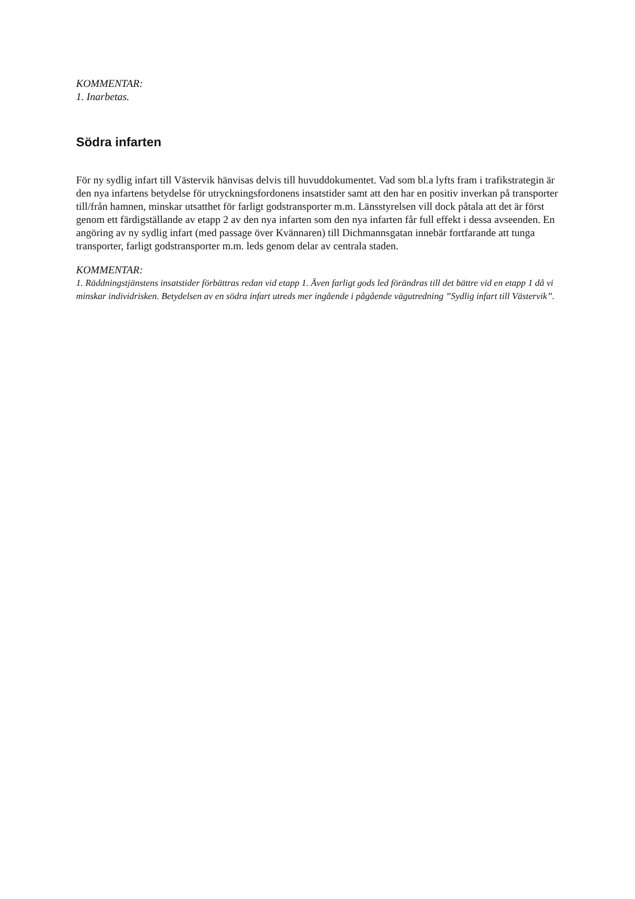KOMMENTAR:
1. Inarbetas.
Södra infarten
För ny sydlig infart till Västervik hänvisas delvis till huvuddokumentet. Vad som bl.a lyfts fram i trafikstrategin är den nya infartens betydelse för utryckningsfordonens insatstider samt att den har en positiv inverkan på transporter till/från hamnen, minskar utsatthet för farligt godstransporter m.m. Länsstyrelsen vill dock påtala att det är först genom ett färdigställande av etapp 2 av den nya infarten som den nya infarten får full effekt i dessa avseenden. En angöring av ny sydlig infart (med passage över Kvännaren) till Dichmannsgatan innebär fortfarande att tunga transporter, farligt godstransporter m.m. leds genom delar av centrala staden.
KOMMENTAR:
1. Räddningstjänstens insatstider förbättras redan vid etapp 1. Även farligt gods led förändras till det bättre vid en etapp 1 då vi minskar individrisken. Betydelsen av en södra infart utreds mer ingående i pågående vägutredning ”Sydlig infart till Västervik”.